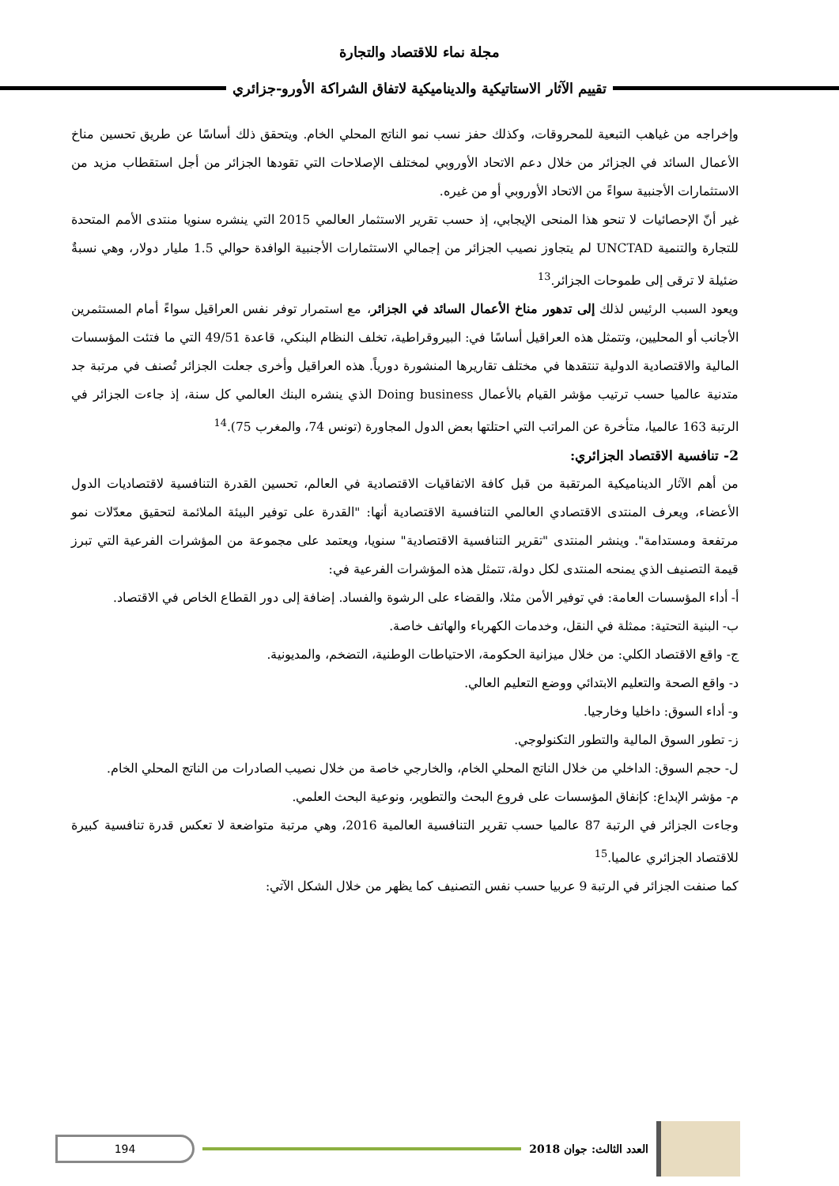مجلة نماء للاقتصاد والتجارة
تقييم الآثار الاستاتيكية والديناميكية لاتفاق الشراكة الأورو-جزائري
وإخراجه من غياهب التبعية للمحروقات، وكذلك حفز نسب نمو الناتج المحلي الخام. ويتحقق ذلك أساسًا عن طريق تحسين مناخ الأعمال السائد في الجزائر من خلال دعم الاتحاد الأوروبي لمختلف الإصلاحات التي تقودها الجزائر من أجل استقطاب مزيد من الاستثمارات الأجنبية سواءً من الاتحاد الأوروبي أو من غيره.
غير أنّ الإحصائيات لا تنحو هذا المنحى الإيجابي، إذ حسب تقرير الاستثمار العالمي 2015 التي ينشره سنويا منتدى الأمم المتحدة للتجارة والتنمية UNCTAD لم يتجاوز نصيب الجزائر من إجمالي الاستثمارات الأجنبية الوافدة حوالي 1.5 مليار دولار، وهي نسبةٌ ضئيلة لا ترقى إلى طموحات الجزائر.<sup>13</sup>
ويعود السبب الرئيس لذلك إلى تدهور مناخ الأعمال السائد في الجزائر، مع استمرار توفر نفس العراقيل سواءً أمام المستثمرين الأجانب أو المحليين، وتتمثل هذه العراقيل أساسًا في: البيروقراطية، تخلف النظام البنكي، قاعدة 49/51 التي ما فتئت المؤسسات المالية والاقتصادية الدولية تنتقدها في مختلف تقاريرها المنشورة دورياً. هذه العراقيل وأخرى جعلت الجزائر تُصنف في مرتبة جد متدنية عالميا حسب ترتيب مؤشر القيام بالأعمال Doing business الذي ينشره البنك العالمي كل سنة، إذ جاءت الجزائر في الرتبة 163 عالميا، متأخرة عن المراتب التي احتلتها بعض الدول المجاورة (تونس 74، والمغرب 75).<sup>14</sup>
2- تنافسية الاقتصاد الجزائري:
من أهم الآثار الديناميكية المرتقبة من قبل كافة الاتفاقيات الاقتصادية في العالم، تحسين القدرة التنافسية لاقتصاديات الدول الأعضاء، ويعرف المنتدى الاقتصادي العالمي التنافسية الاقتصادية أنها: "القدرة على توفير البيئة الملائمة لتحقيق معدّلات نمو مرتفعة ومستدامة". وينشر المنتدى "تقرير التنافسية الاقتصادية" سنويا، ويعتمد على مجموعة من المؤشرات الفرعية التي تبرز قيمة التصنيف الذي يمنحه المنتدى لكل دولة، تتمثل هذه المؤشرات الفرعية في:
أ- أداء المؤسسات العامة: في توفير الأمن مثلا، والقضاء على الرشوة والفساد. إضافة إلى دور القطاع الخاص في الاقتصاد.
ب- البنية التحتية: ممثلة في النقل، وخدمات الكهرباء والهاتف خاصة.
ج- واقع الاقتصاد الكلي: من خلال ميزانية الحكومة، الاحتياطات الوطنية، التضخم، والمديونية.
د- واقع الصحة والتعليم الابتدائي ووضع التعليم العالي.
و- أداء السوق: داخليا وخارجيا.
ز- تطور السوق المالية والتطور التكنولوجي.
ل- حجم السوق: الداخلي من خلال الناتج المحلي الخام، والخارجي خاصة من خلال نصيب الصادرات من الناتج المحلي الخام.
م- مؤشر الإبداع: كإنفاق المؤسسات على فروع البحث والتطوير، ونوعية البحث العلمي.
وجاءت الجزائر في الرتبة 87 عالميا حسب تقرير التنافسية العالمية 2016، وهي مرتبة متواضعة لا تعكس قدرة تنافسية كبيرة للاقتصاد الجزائري عالميا.<sup>15</sup>
كما صنفت الجزائر في الرتبة 9 عربيا حسب نفس التصنيف كما يظهر من خلال الشكل الآتي:
العدد الثالث: جوان 2018
194